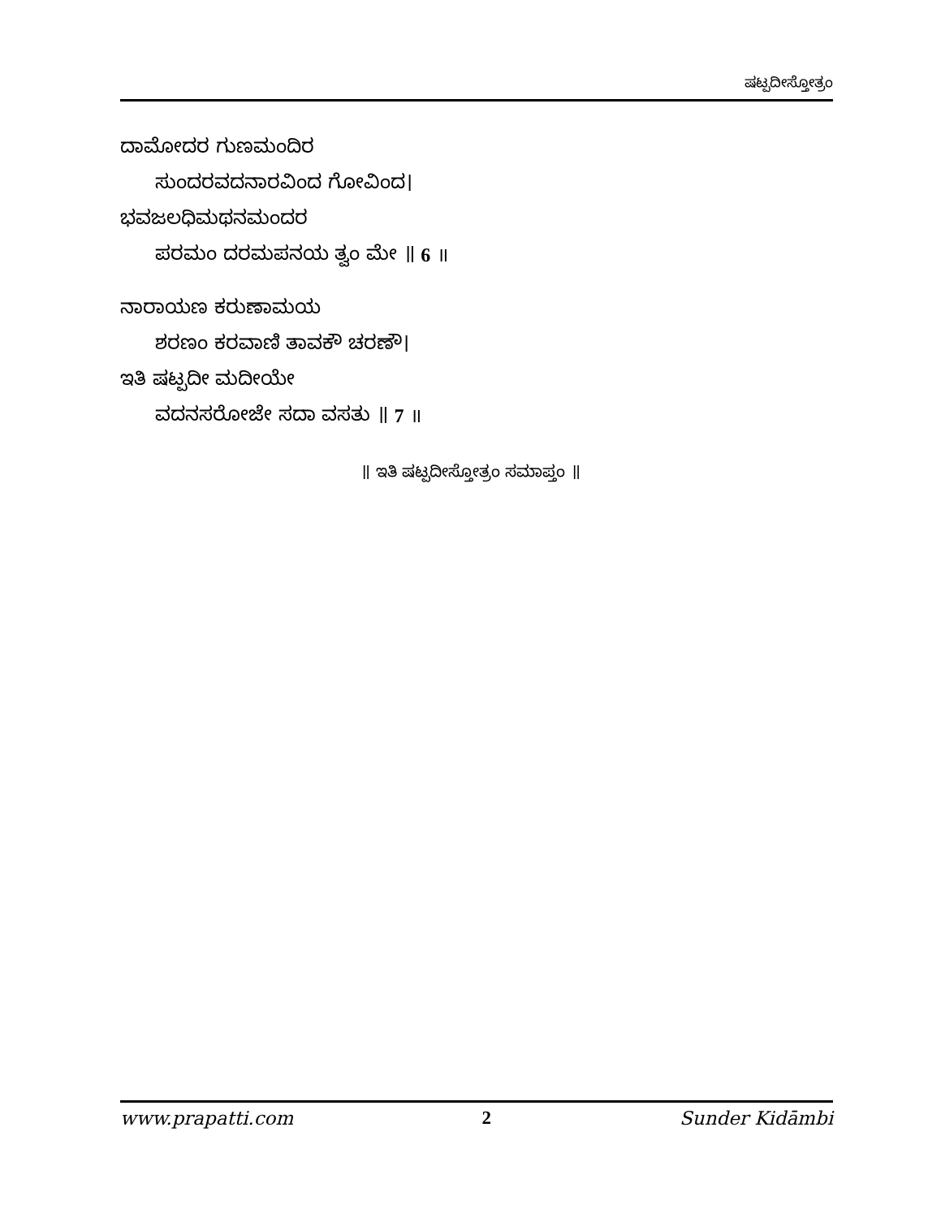ಷಟ್ಪದೀಸ್ತೋತ್ರಂ
ದಾಮೋದರ ಗುಣಮಂದಿರ
ಸುಂದರವದನಾರವಿಂದ ಗೋವಿಂದ।
ಭವಜಲಧಿಮಥನಮಂದರ
ಪರಮಂ ದರಮಪನಯ ತ್ವಂ ಮೇ ॥ 6 ॥
ನಾರಾಯಣ ಕರುಣಾಮಯ
ಶರಣಂ ಕರವಾಣಿ ತಾವಕೌ ಚರಣೌ।
ಇತಿ ಷಟ್ಪದೀ ಮದೀಯೇ
ವದನಸರೋಜೇ ಸದಾ ವಸತು ॥ 7 ॥
॥ ಇತಿ ಷಟ್ಪದೀಸ್ತೋತ್ರಂ ಸಮಾಪ್ತಂ ॥
www.prapatti.com 2 Sunder Kidāmbi